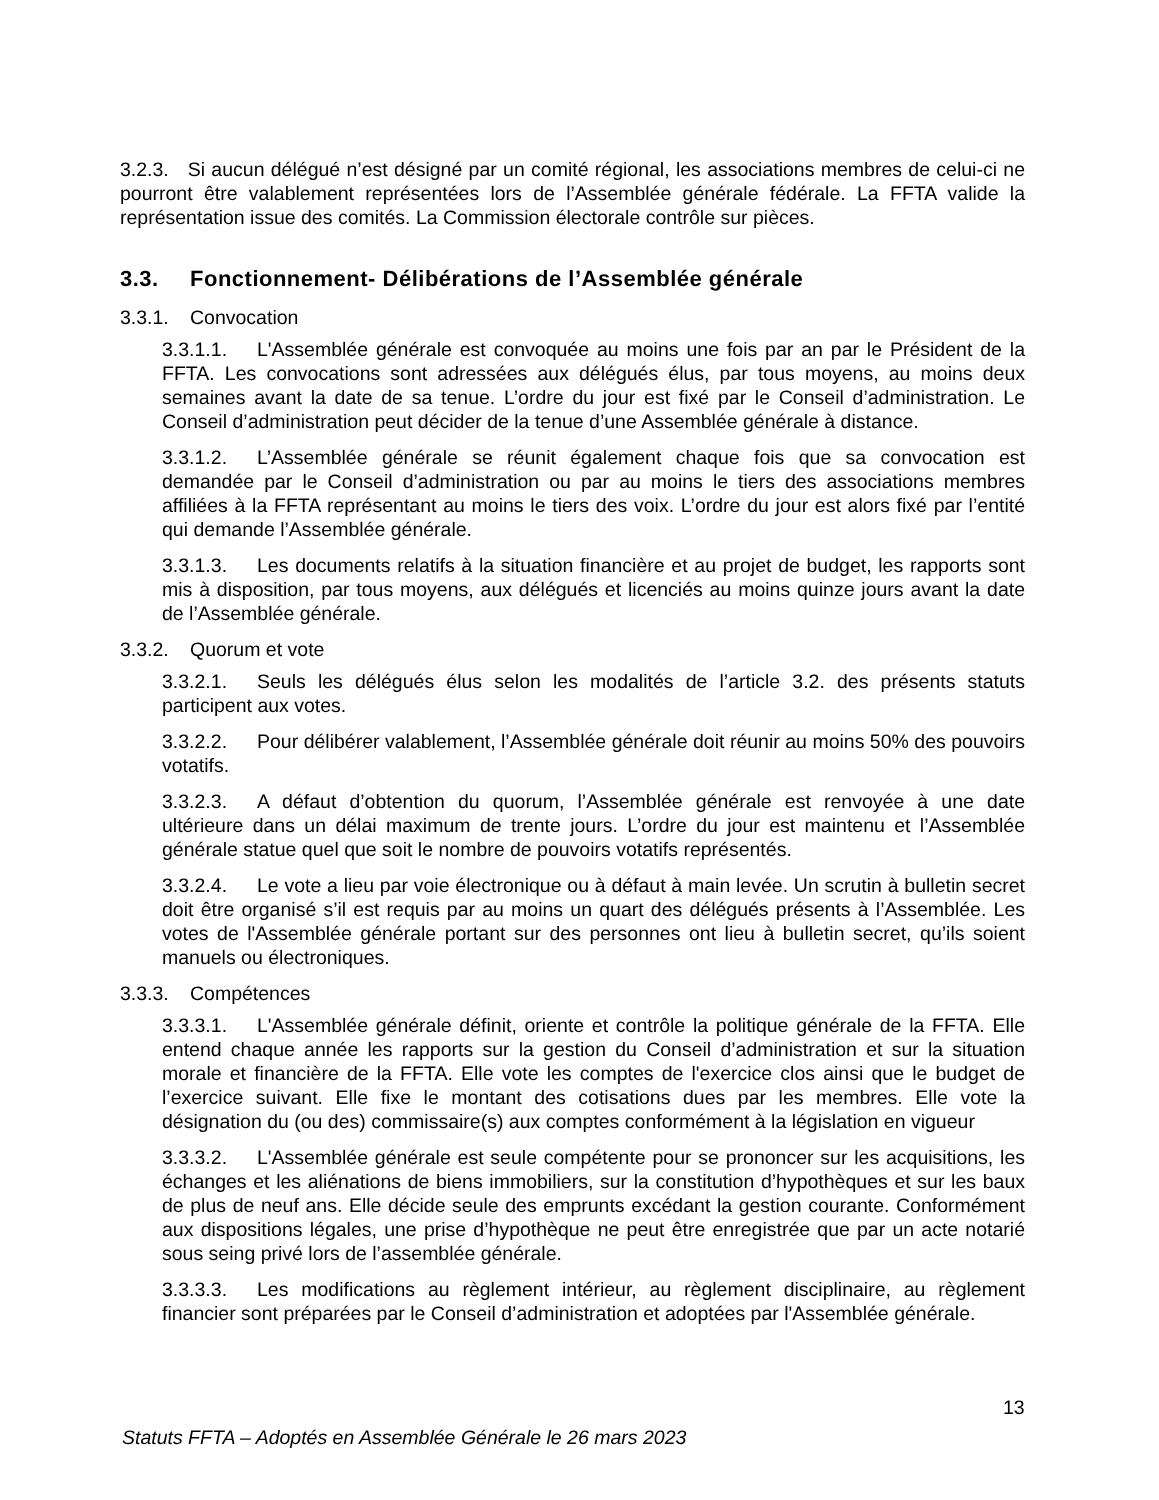3.2.3. Si aucun délégué n’est désigné par un comité régional, les associations membres de celui-ci ne pourront être valablement représentées lors de l’Assemblée générale fédérale. La FFTA valide la représentation issue des comités. La Commission électorale contrôle sur pièces.
3.3. Fonctionnement- Délibérations de l’Assemblée générale
3.3.1. Convocation
3.3.1.1. L'Assemblée générale est convoquée au moins une fois par an par le Président de la FFTA. Les convocations sont adressées aux délégués élus, par tous moyens, au moins deux semaines avant la date de sa tenue. L’ordre du jour est fixé par le Conseil d’administration. Le Conseil d’administration peut décider de la tenue d’une Assemblée générale à distance.
3.3.1.2. L’Assemblée générale se réunit également chaque fois que sa convocation est demandée par le Conseil d’administration ou par au moins le tiers des associations membres affiliées à la FFTA représentant au moins le tiers des voix. L’ordre du jour est alors fixé par l’entité qui demande l’Assemblée générale.
3.3.1.3. Les documents relatifs à la situation financière et au projet de budget, les rapports sont mis à disposition, par tous moyens, aux délégués et licenciés au moins quinze jours avant la date de l’Assemblée générale.
3.3.2. Quorum et vote
3.3.2.1. Seuls les délégués élus selon les modalités de l’article 3.2. des présents statuts participent aux votes.
3.3.2.2. Pour délibérer valablement, l’Assemblée générale doit réunir au moins 50% des pouvoirs votatifs.
3.3.2.3. A défaut d’obtention du quorum, l’Assemblée générale est renvoyée à une date ultérieure dans un délai maximum de trente jours. L’ordre du jour est maintenu et l’Assemblée générale statue quel que soit le nombre de pouvoirs votatifs représentés.
3.3.2.4. Le vote a lieu par voie électronique ou à défaut à main levée. Un scrutin à bulletin secret doit être organisé s’il est requis par au moins un quart des délégués présents à l’Assemblée. Les votes de l'Assemblée générale portant sur des personnes ont lieu à bulletin secret, qu’ils soient manuels ou électroniques.
3.3.3. Compétences
3.3.3.1. L'Assemblée générale définit, oriente et contrôle la politique générale de la FFTA. Elle entend chaque année les rapports sur la gestion du Conseil d’administration et sur la situation morale et financière de la FFTA. Elle vote les comptes de l'exercice clos ainsi que le budget de l’exercice suivant. Elle fixe le montant des cotisations dues par les membres. Elle vote la désignation du (ou des) commissaire(s) aux comptes conformément à la législation en vigueur
3.3.3.2. L'Assemblée générale est seule compétente pour se prononcer sur les acquisitions, les échanges et les aliénations de biens immobiliers, sur la constitution d’hypothèques et sur les baux de plus de neuf ans. Elle décide seule des emprunts excédant la gestion courante. Conformément aux dispositions légales, une prise d’hypothèque ne peut être enregistrée que par un acte notarié sous seing privé lors de l’assemblée générale.
3.3.3.3. Les modifications au règlement intérieur, au règlement disciplinaire, au règlement financier sont préparées par le Conseil d’administration et adoptées par l'Assemblée générale.
13
Statuts FFTA – Adoptés en Assemblée Générale le 26 mars 2023